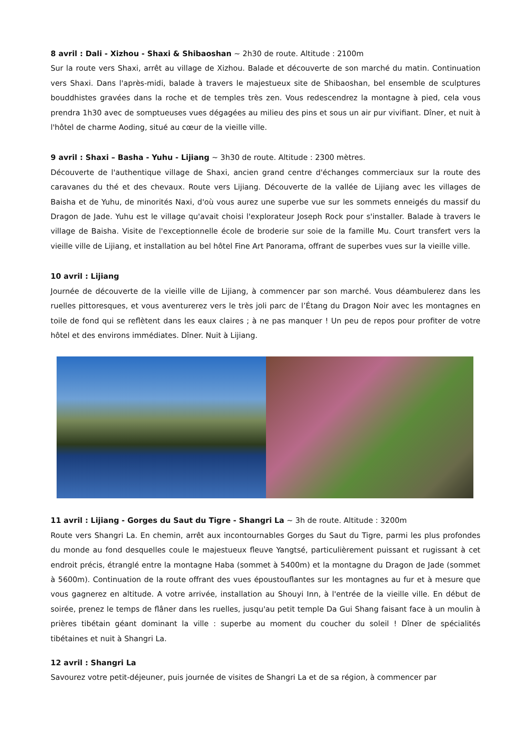8 avril : Dali - Xizhou - Shaxi & Shibaoshan ~ 2h30 de route. Altitude : 2100m
Sur la route vers Shaxi, arrêt au village de Xizhou. Balade et découverte de son marché du matin. Continuation vers Shaxi. Dans l'après-midi, balade à travers le majestueux site de Shibaoshan, bel ensemble de sculptures bouddhistes gravées dans la roche et de temples très zen. Vous redescendrez la montagne à pied, cela vous prendra 1h30 avec de somptueuses vues dégagées au milieu des pins et sous un air pur vivifiant. Dîner, et nuit à l'hôtel de charme Aoding, situé au cœur de la vieille ville.
9 avril : Shaxi – Basha - Yuhu - Lijiang ~ 3h30 de route. Altitude : 2300 mètres.
Découverte de l'authentique village de Shaxi, ancien grand centre d'échanges commerciaux sur la route des caravanes du thé et des chevaux. Route vers Lijiang. Découverte de la vallée de Lijiang avec les villages de Baisha et de Yuhu, de minorités Naxi, d'où vous aurez une superbe vue sur les sommets enneigés du massif du Dragon de Jade. Yuhu est le village qu'avait choisi l'explorateur Joseph Rock pour s'installer. Balade à travers le village de Baisha. Visite de l'exceptionnelle école de broderie sur soie de la famille Mu. Court transfert vers la vieille ville de Lijiang, et installation au bel hôtel Fine Art Panorama, offrant de superbes vues sur la vieille ville.
10 avril : Lijiang
Journée de découverte de la vieille ville de Lijiang, à commencer par son marché. Vous déambulerez dans les ruelles pittoresques, et vous aventurerez vers le très joli parc de l’Étang du Dragon Noir avec les montagnes en toile de fond qui se reflètent dans les eaux claires ; à ne pas manquer ! Un peu de repos pour profiter de votre hôtel et des environs immédiates. Dîner. Nuit à Lijiang.
11 avril : Lijiang - Gorges du Saut du Tigre - Shangri La ~ 3h de route. Altitude : 3200m
Route vers Shangri La. En chemin, arrêt aux incontournables Gorges du Saut du Tigre, parmi les plus profondes du monde au fond desquelles coule le majestueux fleuve Yangtsé, particulièrement puissant et rugissant à cet endroit précis, étranglé entre la montagne Haba (sommet à 5400m) et la montagne du Dragon de Jade (sommet à 5600m). Continuation de la route offrant des vues époustouflantes sur les montagnes au fur et à mesure que vous gagnerez en altitude. A votre arrivée, installation au Shouyi Inn, à l'entrée de la vieille ville. En début de soirée, prenez le temps de flâner dans les ruelles, jusqu'au petit temple Da Gui Shang faisant face à un moulin à prières tibétain géant dominant la ville : superbe au moment du coucher du soleil ! Dîner de spécialités tibétaines et nuit à Shangri La.
12 avril : Shangri La
Savourez votre petit-déjeuner, puis journée de visites de Shangri La et de sa région, à commencer par